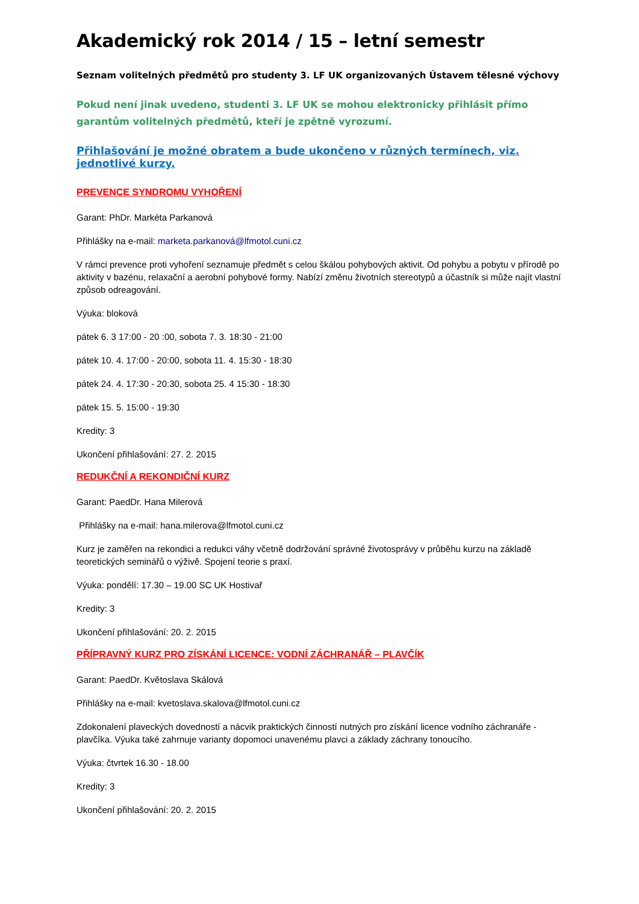Akademický rok 2014 / 15 – letní semestr
Seznam volitelných předmětů pro studenty 3. LF UK organizovaných Ústavem tělesné výchovy
Pokud není jinak uvedeno, studenti 3. LF UK se mohou elektronicky přihlásit přímo garantům volitelných předmětů, kteří je zpětně vyrozumí.
Přihlašování je možné obratem a bude ukončeno v různých termínech, viz. jednotlivé kurzy.
PREVENCE SYNDROMU VYHOŘENÍ
Garant: PhDr. Markéta Parkanová
Přihlášky na e-mail: marketa.parkanová@lfmotol.cuni.cz
V rámci prevence proti vyhoření seznamuje předmět s celou škálou pohybových aktivit. Od pohybu a pobytu v přírodě po aktivity v bazénu, relaxační a aerobní pohybové formy. Nabízí změnu životních stereotypů a účastník si může najít vlastní způsob odreagování.
Výuka: bloková
pátek 6. 3 17:00 - 20 :00, sobota 7. 3. 18:30 - 21:00
pátek 10. 4. 17:00 - 20:00, sobota 11. 4. 15:30 - 18:30
pátek 24. 4. 17:30 - 20:30, sobota 25. 4 15:30 - 18:30
pátek 15. 5. 15:00 - 19:30
Kredity: 3
Ukončení přihlašování: 27. 2. 2015
REDUKČNÍ A REKONDIČNÍ KURZ
Garant: PaedDr. Hana Milerová
Přihlášky na e-mail: hana.milerova@lfmotol.cuni.cz
Kurz je zaměřen na rekondici a redukci váhy včetně dodržování správné životosprávy v průběhu kurzu na základě teoretických seminářů o výživě. Spojení teorie s praxí.
Výuka: pondělí: 17.30 – 19.00 SC UK Hostivař
Kredity: 3
Ukončení přihlašování: 20. 2. 2015
PŘÍPRAVNÝ KURZ PRO ZÍSKÁNÍ LICENCE: VODNÍ ZÁCHRANÁŘ – PLAVČÍK
Garant: PaedDr. Květoslava Skálová
Přihlášky na e-mail: kvetoslava.skalova@lfmotol.cuni.cz
Zdokonalení plaveckých dovedností a nácvik praktických činností nutných pro získání licence vodního záchranáře - plavčíka. Výuka také zahrnuje varianty dopomoci unavenému plavci a základy záchrany tonoucího.
Výuka: čtvrtek 16.30 - 18.00
Kredity: 3
Ukončení přihlašování: 20. 2. 2015